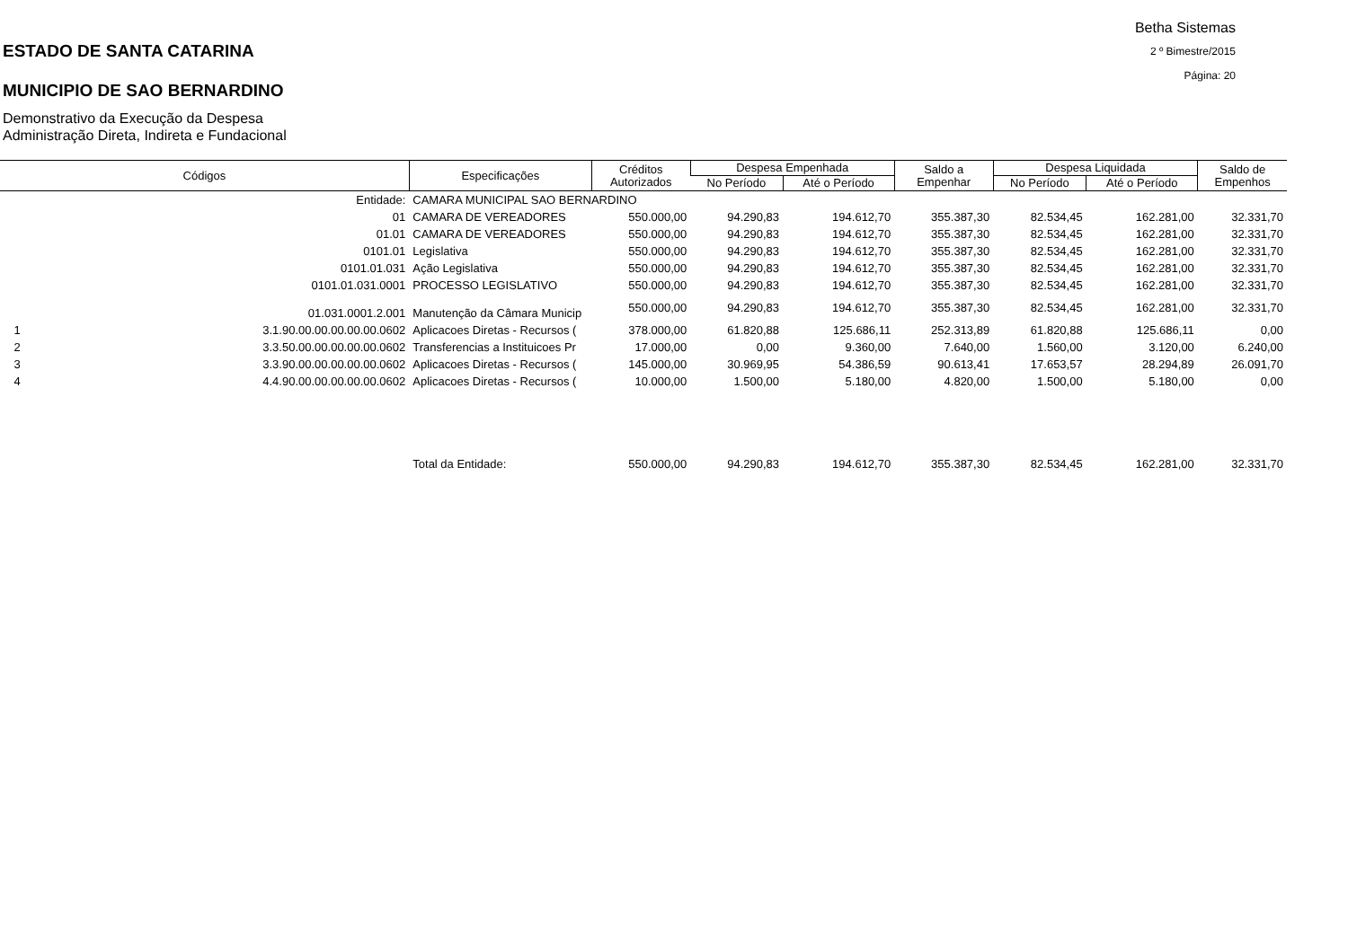ESTADO DE SANTA CATARINA
MUNICIPIO DE SAO BERNARDINO
Demonstrativo da Execução da Despesa
Administração Direta, Indireta e Fundacional
Betha Sistemas
2 º Bimestre/2015
Página: 20
| Códigos | | Especificações | Créditos Autorizados | Despesa Empenhada | | Saldo a Empenhar | Despesa Liquidada | | Saldo de Empenhos |
| --- | --- | --- | --- | --- | --- | --- | --- | --- | --- |
| | | | | No Período | Até o Período | | No Período | Até o Período | |
| Entidade: | | CAMARA MUNICIPAL SAO BERNARDINO | | | | | | | |
| 01 | | CAMARA DE VEREADORES | 550.000,00 | 94.290,83 | 194.612,70 | 355.387,30 | 82.534,45 | 162.281,00 | 32.331,70 |
| 01.01 | | CAMARA DE VEREADORES | 550.000,00 | 94.290,83 | 194.612,70 | 355.387,30 | 82.534,45 | 162.281,00 | 32.331,70 |
| 0101.01 | | Legislativa | 550.000,00 | 94.290,83 | 194.612,70 | 355.387,30 | 82.534,45 | 162.281,00 | 32.331,70 |
| 0101.01.031 | | Ação Legislativa | 550.000,00 | 94.290,83 | 194.612,70 | 355.387,30 | 82.534,45 | 162.281,00 | 32.331,70 |
| 0101.01.031.0001 | | PROCESSO LEGISLATIVO | 550.000,00 | 94.290,83 | 194.612,70 | 355.387,30 | 82.534,45 | 162.281,00 | 32.331,70 |
| 01.031.0001.2.001 | | Manutenção da Câmara Municip | 550.000,00 | 94.290,83 | 194.612,70 | 355.387,30 | 82.534,45 | 162.281,00 | 32.331,70 |
| 1 | 3.1.90.00.00.00.00.00.0602 | Aplicacoes Diretas - Recursos ( | 378.000,00 | 61.820,88 | 125.686,11 | 252.313,89 | 61.820,88 | 125.686,11 | 0,00 |
| 2 | 3.3.50.00.00.00.00.00.0602 | Transferencias a Instituicoes Pr | 17.000,00 | 0,00 | 9.360,00 | 7.640,00 | 1.560,00 | 3.120,00 | 6.240,00 |
| 3 | 3.3.90.00.00.00.00.00.0602 | Aplicacoes Diretas - Recursos ( | 145.000,00 | 30.969,95 | 54.386,59 | 90.613,41 | 17.653,57 | 28.294,89 | 26.091,70 |
| 4 | 4.4.90.00.00.00.00.00.0602 | Aplicacoes Diretas - Recursos ( | 10.000,00 | 1.500,00 | 5.180,00 | 4.820,00 | 1.500,00 | 5.180,00 | 0,00 |
| | | Total da Entidade: | 550.000,00 | 94.290,83 | 194.612,70 | 355.387,30 | 82.534,45 | 162.281,00 | 32.331,70 |